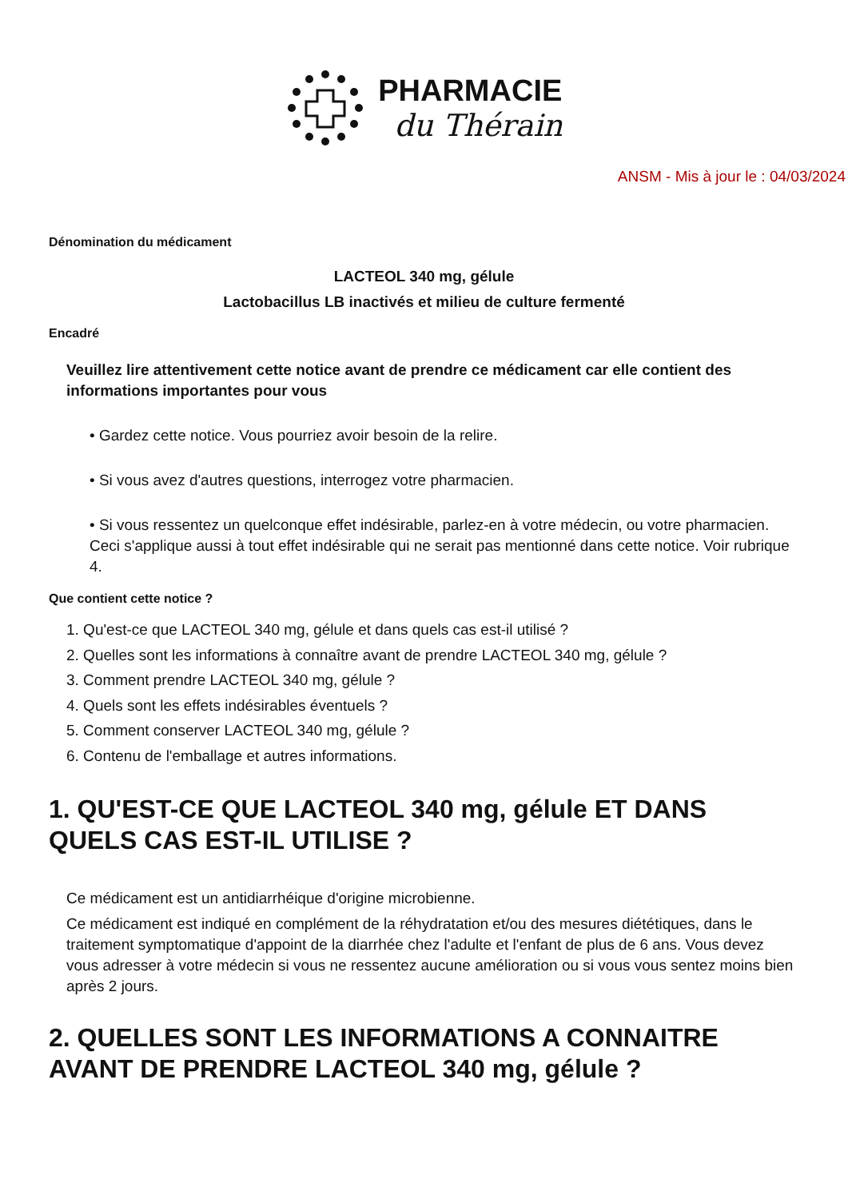PHARMACIE
du Thérain
ANSM - Mis à jour le : 04/03/2024
Dénomination du médicament
LACTEOL 340 mg, gélule
Lactobacillus LB inactivés et milieu de culture fermenté
Encadré
Veuillez lire attentivement cette notice avant de prendre ce médicament car elle contient des informations importantes pour vous
• Gardez cette notice. Vous pourriez avoir besoin de la relire.
• Si vous avez d'autres questions, interrogez votre pharmacien.
• Si vous ressentez un quelconque effet indésirable, parlez-en à votre médecin, ou votre pharmacien. Ceci s'applique aussi à tout effet indésirable qui ne serait pas mentionné dans cette notice. Voir rubrique 4.
Que contient cette notice ?
1. Qu'est-ce que LACTEOL 340 mg, gélule et dans quels cas est-il utilisé ?
2. Quelles sont les informations à connaître avant de prendre LACTEOL 340 mg, gélule ?
3. Comment prendre LACTEOL 340 mg, gélule ?
4. Quels sont les effets indésirables éventuels ?
5. Comment conserver LACTEOL 340 mg, gélule ?
6. Contenu de l'emballage et autres informations.
1. QU'EST-CE QUE LACTEOL 340 mg, gélule ET DANS QUELS CAS EST-IL UTILISE ?
Ce médicament est un antidiarrhéique d'origine microbienne.
Ce médicament est indiqué en complément de la réhydratation et/ou des mesures diététiques, dans le traitement symptomatique d'appoint de la diarrhée chez l'adulte et l'enfant de plus de 6 ans. Vous devez vous adresser à votre médecin si vous ne ressentez aucune amélioration ou si vous vous sentez moins bien après 2 jours.
2. QUELLES SONT LES INFORMATIONS A CONNAITRE AVANT DE PRENDRE LACTEOL 340 mg, gélule ?